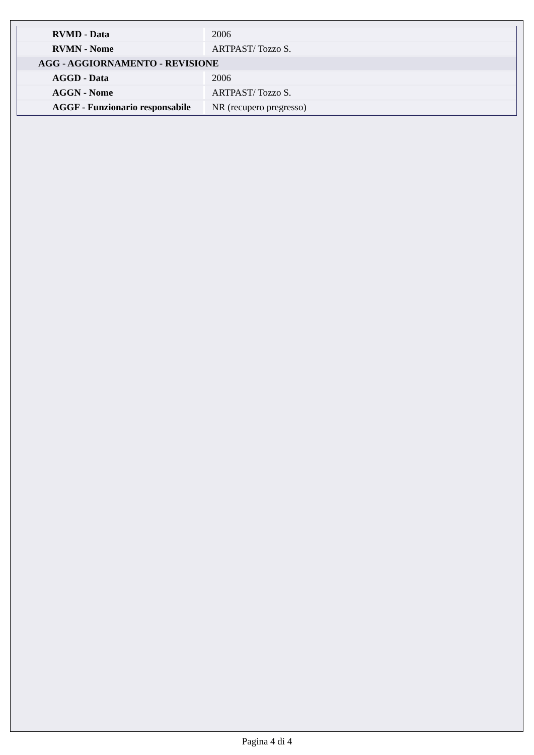| RVMD - Data | 2006 |
| RVMN - Nome | ARTPAST/ Tozzo S. |
| AGG - AGGIORNAMENTO - REVISIONE | |
| AGGD - Data | 2006 |
| AGGN - Nome | ARTPAST/ Tozzo S. |
| AGGF - Funzionario responsabile | NR (recupero pregresso) |
Pagina 4 di 4